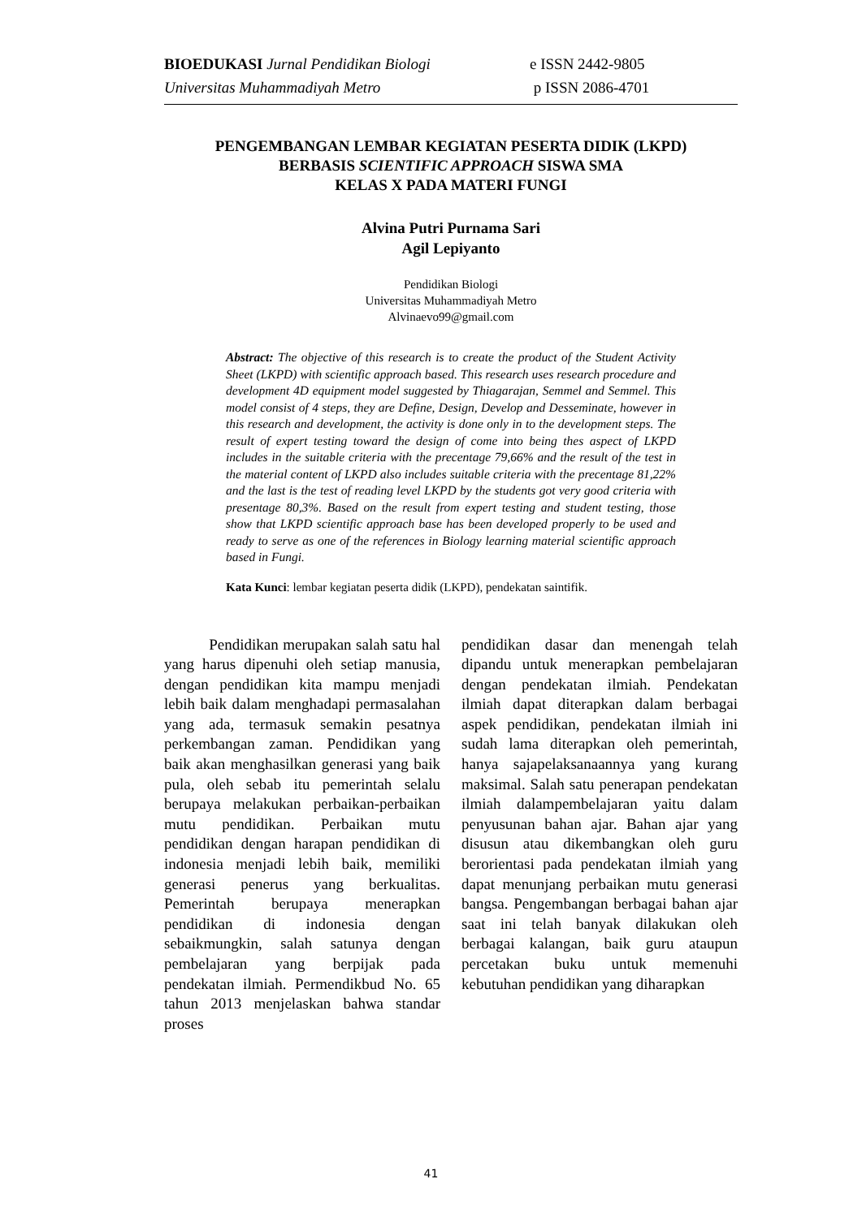BIOEDUKASI Jurnal Pendidikan Biologi e ISSN 2442-9805
Universitas Muhammadiyah Metro p ISSN 2086-4701
PENGEMBANGAN LEMBAR KEGIATAN PESERTA DIDIK (LKPD)
BERBASIS SCIENTIFIC APPROACH SISWA SMA
KELAS X PADA MATERI FUNGI
Alvina Putri Purnama Sari
Agil Lepiyanto
Pendidikan Biologi
Universitas Muhammadiyah Metro
Alvinaevo99@gmail.com
Abstract: The objective of this research is to create the product of the Student Activity Sheet (LKPD) with scientific approach based. This research uses research procedure and development 4D equipment model suggested by Thiagarajan, Semmel and Semmel. This model consist of 4 steps, they are Define, Design, Develop and Desseminate, however in this research and development, the activity is done only in to the development steps. The result of expert testing toward the design of come into being thes aspect of LKPD includes in the suitable criteria with the precentage 79,66% and the result of the test in the material content of LKPD also includes suitable criteria with the precentage 81,22% and the last is the test of reading level LKPD by the students got very good criteria with presentage 80,3%. Based on the result from expert testing and student testing, those show that LKPD scientific approach base has been developed properly to be used and ready to serve as one of the references in Biology learning material scientific approach based in Fungi.
Kata Kunci: lembar kegiatan peserta didik (LKPD), pendekatan saintifik.
Pendidikan merupakan salah satu hal yang harus dipenuhi oleh setiap manusia, dengan pendidikan kita mampu menjadi lebih baik dalam menghadapi permasalahan yang ada, termasuk semakin pesatnya perkembangan zaman. Pendidikan yang baik akan menghasilkan generasi yang baik pula, oleh sebab itu pemerintah selalu berupaya melakukan perbaikan-perbaikan mutu pendidikan. Perbaikan mutu pendidikan dengan harapan pendidikan di indonesia menjadi lebih baik, memiliki generasi penerus yang berkualitas. Pemerintah berupaya menerapkan pendidikan di indonesia dengan sebaikmungkin, salah satunya dengan pembelajaran yang berpijak pada pendekatan ilmiah. Permendikbud No. 65 tahun 2013 menjelaskan bahwa standar proses
pendidikan dasar dan menengah telah dipandu untuk menerapkan pembelajaran dengan pendekatan ilmiah. Pendekatan ilmiah dapat diterapkan dalam berbagai aspek pendidikan, pendekatan ilmiah ini sudah lama diterapkan oleh pemerintah, hanya sajapelaksanaannya yang kurang maksimal. Salah satu penerapan pendekatan ilmiah dalampembelajaran yaitu dalam penyusunan bahan ajar. Bahan ajar yang disusun atau dikembangkan oleh guru berorientasi pada pendekatan ilmiah yang dapat menunjang perbaikan mutu generasi bangsa. Pengembangan berbagai bahan ajar saat ini telah banyak dilakukan oleh berbagai kalangan, baik guru ataupun percetakan buku untuk memenuhi kebutuhan pendidikan yang diharapkan
41